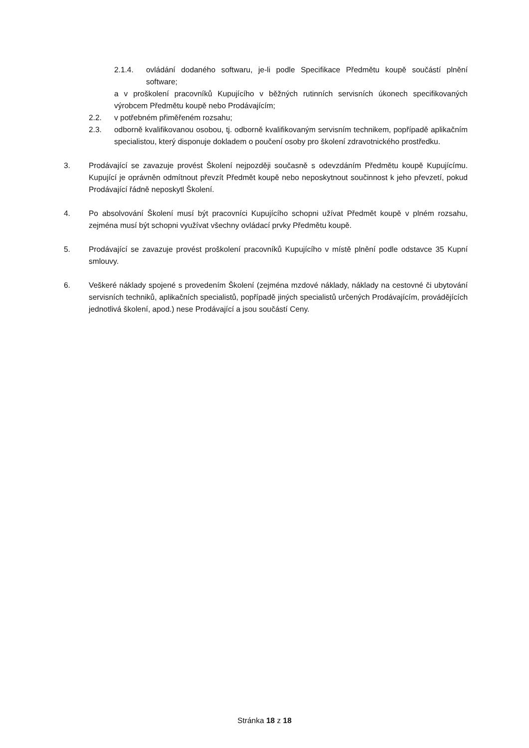2.1.4. ovládání dodaného softwaru, je-li podle Specifikace Předmětu koupě součástí plnění software;
a v proškolení pracovníků Kupujícího v běžných rutinních servisních úkonech specifikovaných výrobcem Předmětu koupě nebo Prodávajícím;
2.2. v potřebném přiměřeném rozsahu;
2.3. odborně kvalifikovanou osobou, tj. odborně kvalifikovaným servisním technikem, popřípadě aplikačním specialistou, který disponuje dokladem o poučení osoby pro školení zdravotnického prostředku.
3. Prodávající se zavazuje provést Školení nejpozději současně s odevzdáním Předmětu koupě Kupujícímu. Kupující je oprávněn odmítnout převzít Předmět koupě nebo neposkytnout součinnost k jeho převzetí, pokud Prodávající řádně neposkytl Školení.
4. Po absolvování Školení musí být pracovníci Kupujícího schopni užívat Předmět koupě v plném rozsahu, zejména musí být schopni využívat všechny ovládací prvky Předmětu koupě.
5. Prodávající se zavazuje provést proškolení pracovníků Kupujícího v místě plnění podle odstavce 35 Kupní smlouvy.
6. Veškeré náklady spojené s provedením Školení (zejména mzdové náklady, náklady na cestovné či ubytování servisních techniků, aplikačních specialistů, popřípadě jiných specialistů určených Prodávajícím, provádějících jednotlivá školení, apod.) nese Prodávající a jsou součástí Ceny.
Stránka 18 z 18